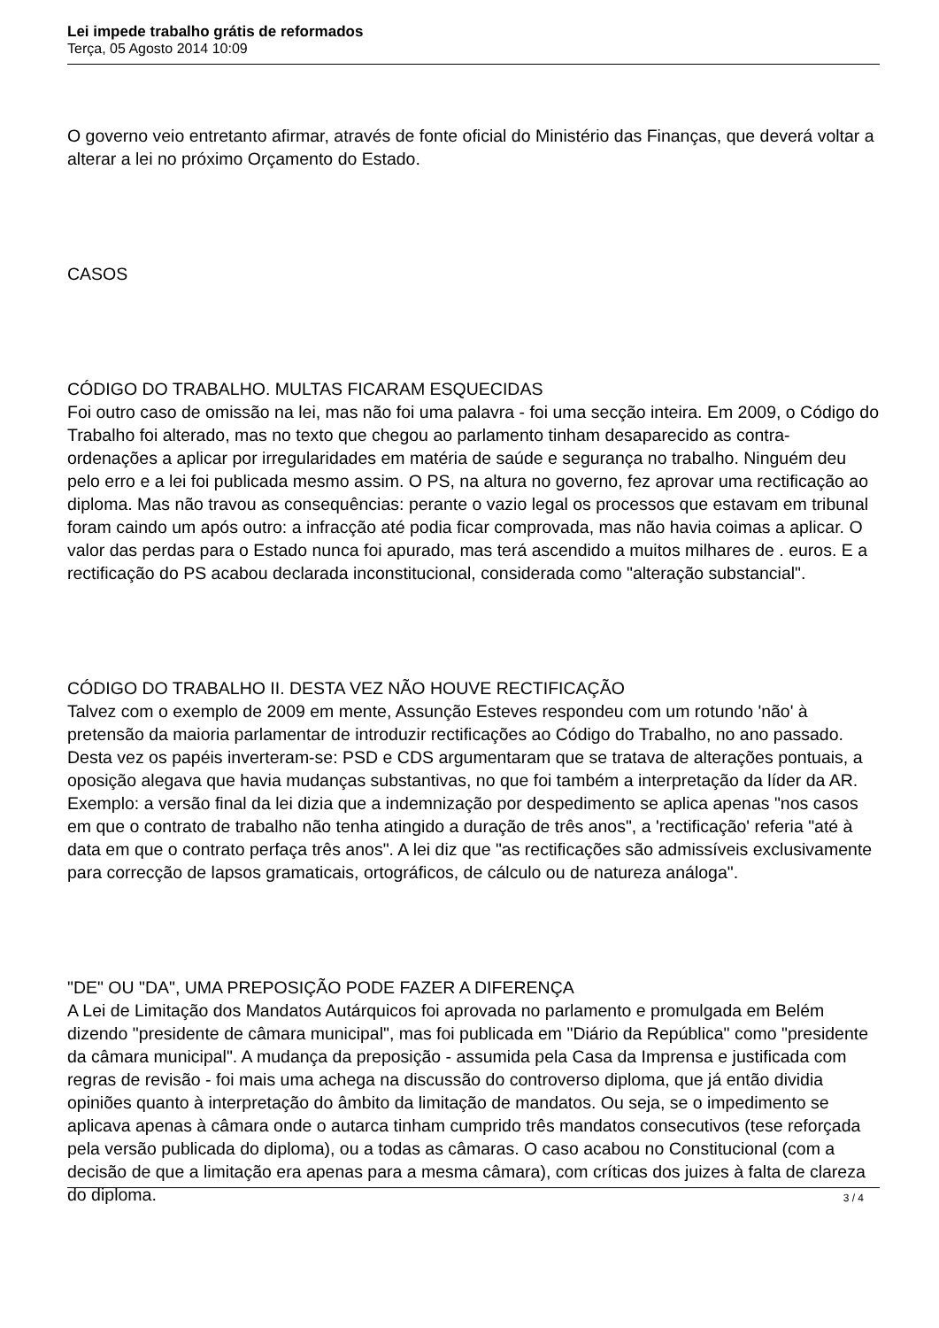Lei impede trabalho grátis de reformados
Terça, 05 Agosto 2014 10:09
O governo veio entretanto afirmar, através de fonte oficial do Ministério das Finanças, que deverá voltar a alterar a lei no próximo Orçamento do Estado.
CASOS
CÓDIGO DO TRABALHO. MULTAS FICARAM ESQUECIDAS
Foi outro caso de omissão na lei, mas não foi uma palavra - foi uma secção inteira. Em 2009, o Código do Trabalho foi alterado, mas no texto que chegou ao parlamento tinham desaparecido as contra-ordenações a aplicar por irregularidades em matéria de saúde e segurança no trabalho. Ninguém deu pelo erro e a lei foi publicada mesmo assim. O PS, na altura no governo, fez aprovar uma rectificação ao diploma. Mas não travou as consequências: perante o vazio legal os processos que estavam em tribunal foram caindo um após outro: a infracção até podia ficar comprovada, mas não havia coimas a aplicar. O valor das perdas para o Estado nunca foi apurado, mas terá ascendido a muitos milhares de . euros. E a rectificação do PS acabou declarada inconstitucional, considerada como "alteração substancial".
CÓDIGO DO TRABALHO II. DESTA VEZ NÃO HOUVE RECTIFICAÇÃO
Talvez com o exemplo de 2009 em mente, Assunção Esteves respondeu com um rotundo 'não' à pretensão da maioria parlamentar de introduzir rectificações ao Código do Trabalho, no ano passado. Desta vez os papéis inverteram-se: PSD e CDS argumentaram que se tratava de alterações pontuais, a oposição alegava que havia mudanças substantivas, no que foi também a interpretação da líder da AR. Exemplo: a versão final da lei dizia que a indemnização por despedimento se aplica apenas "nos casos em que o contrato de trabalho não tenha atingido a duração de três anos", a 'rectificação' referia "até à data em que o contrato perfaça três anos". A lei diz que "as rectificações são admissíveis exclusivamente para correcção de lapsos gramaticais, ortográficos, de cálculo ou de natureza análoga".
"DE" OU "DA", UMA PREPOSIÇÃO PODE FAZER A DIFERENÇA
A Lei de Limitação dos Mandatos Autárquicos foi aprovada no parlamento e promulgada em Belém dizendo "presidente de câmara municipal", mas foi publicada em "Diário da República" como "presidente da câmara municipal". A mudança da preposição - assumida pela Casa da Imprensa e justificada com regras de revisão - foi mais uma achega na discussão do controverso diploma, que já então dividia opiniões quanto à interpretação do âmbito da limitação de mandatos. Ou seja, se o impedimento se aplicava apenas à câmara onde o autarca tinham cumprido três mandatos consecutivos (tese reforçada pela versão publicada do diploma), ou a todas as câmaras. O caso acabou no Constitucional (com a decisão de que a limitação era apenas para a mesma câmara), com críticas dos juizes à falta de clareza do diploma.
3 / 4